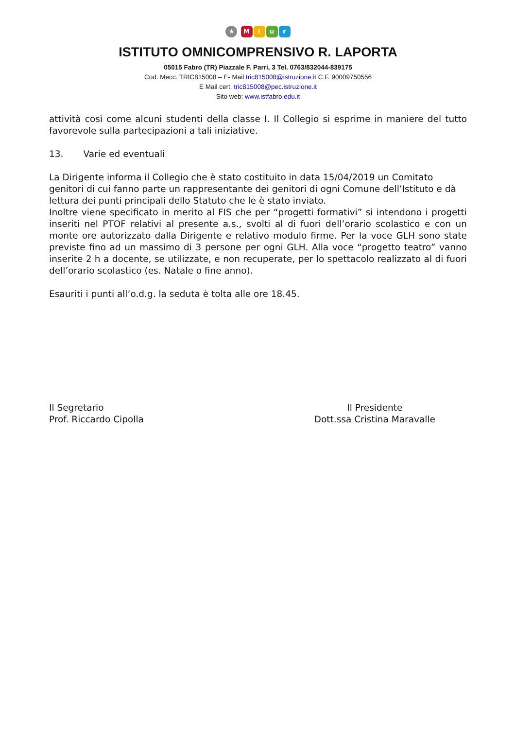★ Miur
ISTITUTO OMNICOMPRENSIVO R. LAPORTA
05015 Fabro (TR) Piazzale F. Parri, 3 Tel. 0763/832044-839175
Cod. Mecc. TRIC815008 – E- Mail tric815008@istruzione.it C.F. 90009750556
E Mail cert. tric815008@pec.istruzione.it
Sito web: www.istfabro.edu.it
attività così come alcuni studenti della classe I. Il Collegio si esprime in maniere del tutto favorevole sulla partecipazioni a tali iniziative.
13. Varie ed eventuali
La Dirigente informa il Collegio che è stato costituito in data 15/04/2019 un Comitato genitori di cui fanno parte un rappresentante dei genitori di ogni Comune dell’Istituto e dà lettura dei punti principali dello Statuto che le è stato inviato.
Inoltre viene specificato in merito al FIS che per “progetti formativi” si intendono i progetti inseriti nel PTOF relativi al presente a.s., svolti al di fuori dell’orario scolastico e con un monte ore autorizzato dalla Dirigente e relativo modulo firme. Per la voce GLH sono state previste fino ad un massimo di 3 persone per ogni GLH. Alla voce “progetto teatro” vanno inserite 2 h a docente, se utilizzate, e non recuperate, per lo spettacolo realizzato al di fuori dell’orario scolastico (es. Natale o fine anno).
Esauriti i punti all’o.d.g. la seduta è tolta alle ore 18.45.
Il Segretario
Prof. Riccardo Cipolla
Il Presidente
Dott.ssa Cristina Maravalle